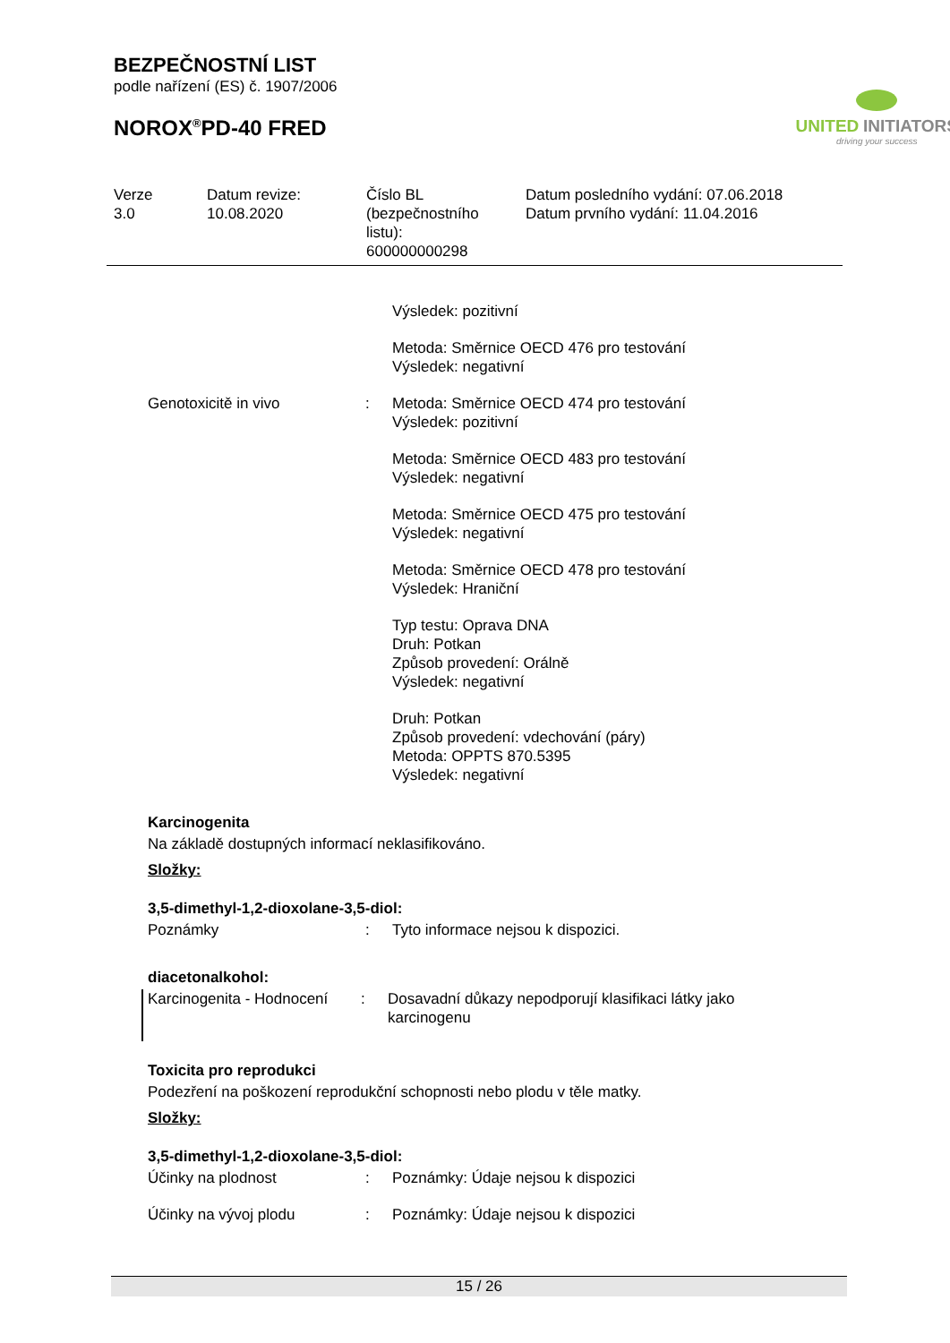BEZPEČNOSTNÍ LIST
podle nařízení (ES) č. 1907/2006
NOROX<sup>®</sup>PD-40 FRED
UNITED INITIATORS
driving your success
| Verze 3.0 | Datum revize: 10.08.2020 | Číslo BL (bezpečnostního listu): 600000000298 | Datum posledního vydání: 07.06.2018 Datum prvního vydání: 11.04.2016 |
| | | Výsledek: pozitivní Metoda: Směrnice OECD 476 pro testování Výsledek: negativní |
| Genotoxicitě in vivo | : | Metoda: Směrnice OECD 474 pro testování Výsledek: pozitivní Metoda: Směrnice OECD 483 pro testování Výsledek: negativní Metoda: Směrnice OECD 475 pro testování Výsledek: negativní Metoda: Směrnice OECD 478 pro testování Výsledek: Hraniční Typ testu: Oprava DNA Druh: Potkan Způsob provedení: Orálně Výsledek: negativní Druh: Potkan Způsob provedení: vdechování (páry) Metoda: OPPTS 870.5395 Výsledek: negativní |
Karcinogenita
Na základě dostupných informací neklasifikováno.
Složky:
3,5-dimethyl-1,2-dioxolane-3,5-diol:
| Poznámky | : | Tyto informace nejsou k dispozici. |
diacetonalkohol:
| Karcinogenita - Hodnocení | : | Dosavadní důkazy nepodporují klasifikaci látky jako karcinogenu |
Toxicita pro reprodukci
Podezření na poškození reprodukční schopnosti nebo plodu v těle matky.
Složky:
3,5-dimethyl-1,2-dioxolane-3,5-diol:
| Účinky na plodnost | : | Poznámky: Údaje nejsou k dispozici |
| Účinky na vývoj plodu | : | Poznámky: Údaje nejsou k dispozici |
15 / 26